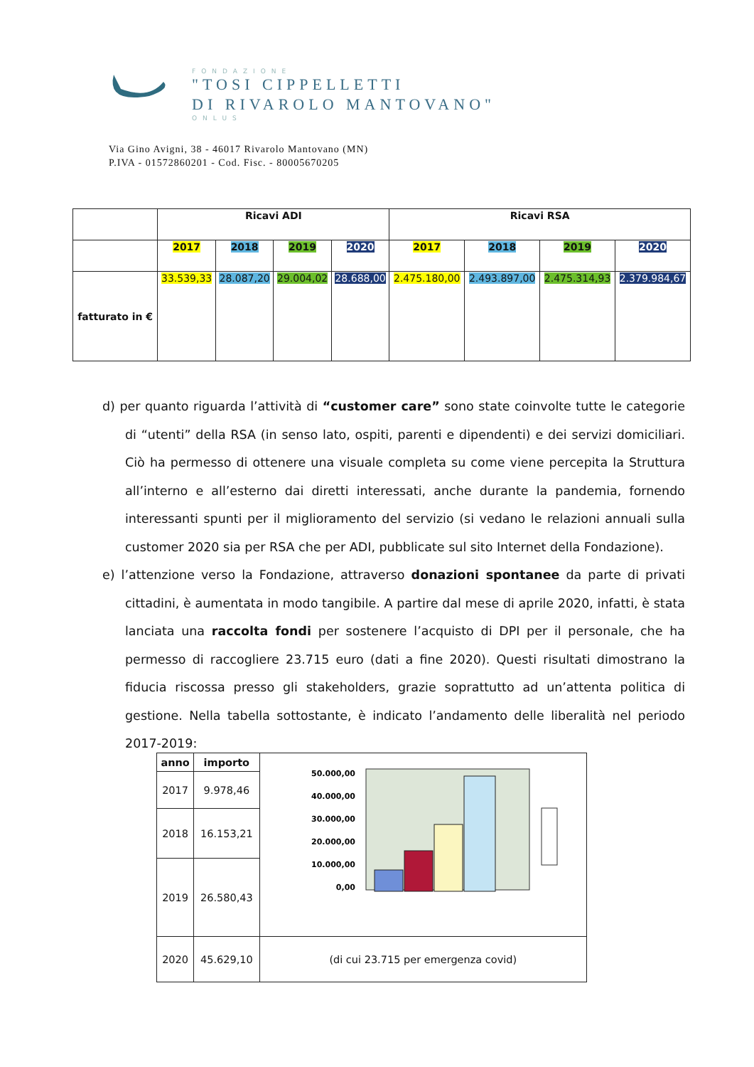FONDAZIONE
"TOSI CIPPELLETTI
DI RIVAROLO MANTOVANO"
ONLUS
Via Gino Avigni, 38 - 46017 Rivarolo Mantovano (MN)
P.IVA - 01572860201 - Cod. Fisc. - 80005670205
| | Ricavi ADI | | | | Ricavi RSA | | | |
| | 2017 | 2018 | 2019 | 2020 | 2017 | 2018 | 2019 | 2020 |
| fatturato in € | 33.539,33 | 28.087,20 | 29.004,02 | 28.688,00 | 2.475.180,00 | 2.493.897,00 | 2.475.314,93 | 2.379.984,67 |
d) per quanto riguarda l’attività di “customer care” sono state coinvolte tutte le categorie di “utenti” della RSA (in senso lato, ospiti, parenti e dipendenti) e dei servizi domiciliari. Ciò ha permesso di ottenere una visuale completa su come viene percepita la Struttura all’interno e all’esterno dai diretti interessati, anche durante la pandemia, fornendo interessanti spunti per il miglioramento del servizio (si vedano le relazioni annuali sulla customer 2020 sia per RSA che per ADI, pubblicate sul sito Internet della Fondazione).
e) l’attenzione verso la Fondazione, attraverso donazioni spontanee da parte di privati cittadini, è aumentata in modo tangibile. A partire dal mese di aprile 2020, infatti, è stata lanciata una raccolta fondi per sostenere l’acquisto di DPI per il personale, che ha permesso di raccogliere 23.715 euro (dati a fine 2020). Questi risultati dimostrano la fiducia riscossa presso gli stakeholders, grazie soprattutto ad un’attenta politica di gestione. Nella tabella sottostante, è indicato l’andamento delle liberalità nel periodo 2017-2019:
| anno | importo | 50.000,00 40.000,00 30.000,00 20.000,00 10.000,00 0,00 |
| 2017 | 9.978,46 | |
| 2018 | 16.153,21 | |
| 2019 | 26.580,43 | |
| 2020 | 45.629,10 | (di cui 23.715 per emergenza covid) |